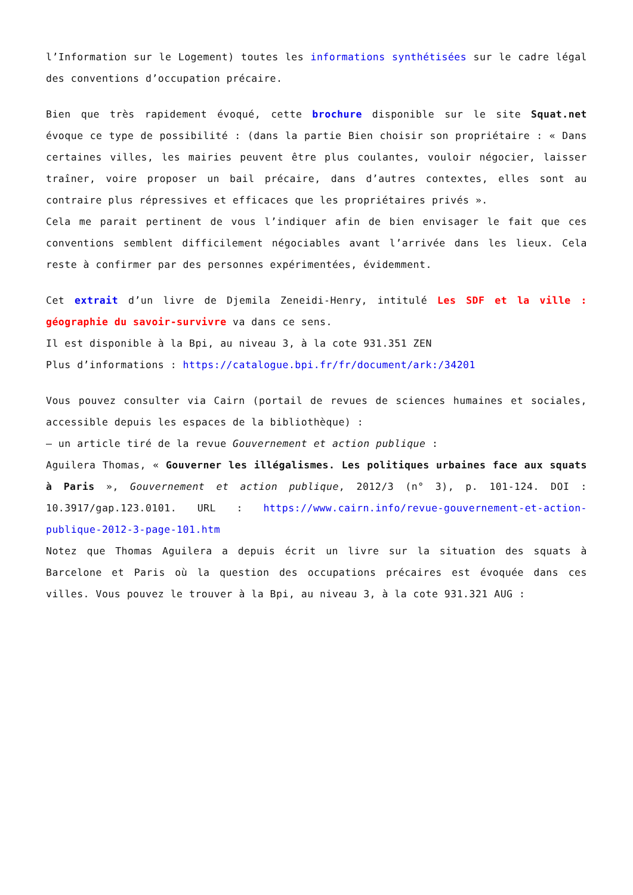l’Information sur le Logement) toutes les informations synthétisées sur le cadre légal des conventions d’occupation précaire.
Bien que très rapidement évoqué, cette brochure disponible sur le site Squat.net évoque ce type de possibilité : (dans la partie Bien choisir son propriétaire : « Dans certaines villes, les mairies peuvent être plus coulantes, vouloir négocier, laisser traîner, voire proposer un bail précaire, dans d’autres contextes, elles sont au contraire plus répressives et efficaces que les propriétaires privés ».
Cela me parait pertinent de vous l’indiquer afin de bien envisager le fait que ces conventions semblent difficilement négociables avant l’arrivée dans les lieux. Cela reste à confirmer par des personnes expérimentées, évidemment.
Cet extrait d’un livre de Djemila Zeneidi-Henry, intitulé Les SDF et la ville : géographie du savoir-survivre va dans ce sens.
Il est disponible à la Bpi, au niveau 3, à la cote 931.351 ZEN
Plus d’informations : https://catalogue.bpi.fr/fr/document/ark:/34201
Vous pouvez consulter via Cairn (portail de revues de sciences humaines et sociales, accessible depuis les espaces de la bibliothèque) :
– un article tiré de la revue Gouvernement et action publique :
Aguilera Thomas, « Gouverner les illégalismes. Les politiques urbaines face aux squats à Paris », Gouvernement et action publique, 2012/3 (n° 3), p. 101-124. DOI : 10.3917/gap.123.0101. URL : https://www.cairn.info/revue-gouvernement-et-action-publique-2012-3-page-101.htm
Notez que Thomas Aguilera a depuis écrit un livre sur la situation des squats à Barcelone et Paris où la question des occupations précaires est évoquée dans ces villes. Vous pouvez le trouver à la Bpi, au niveau 3, à la cote 931.321 AUG :